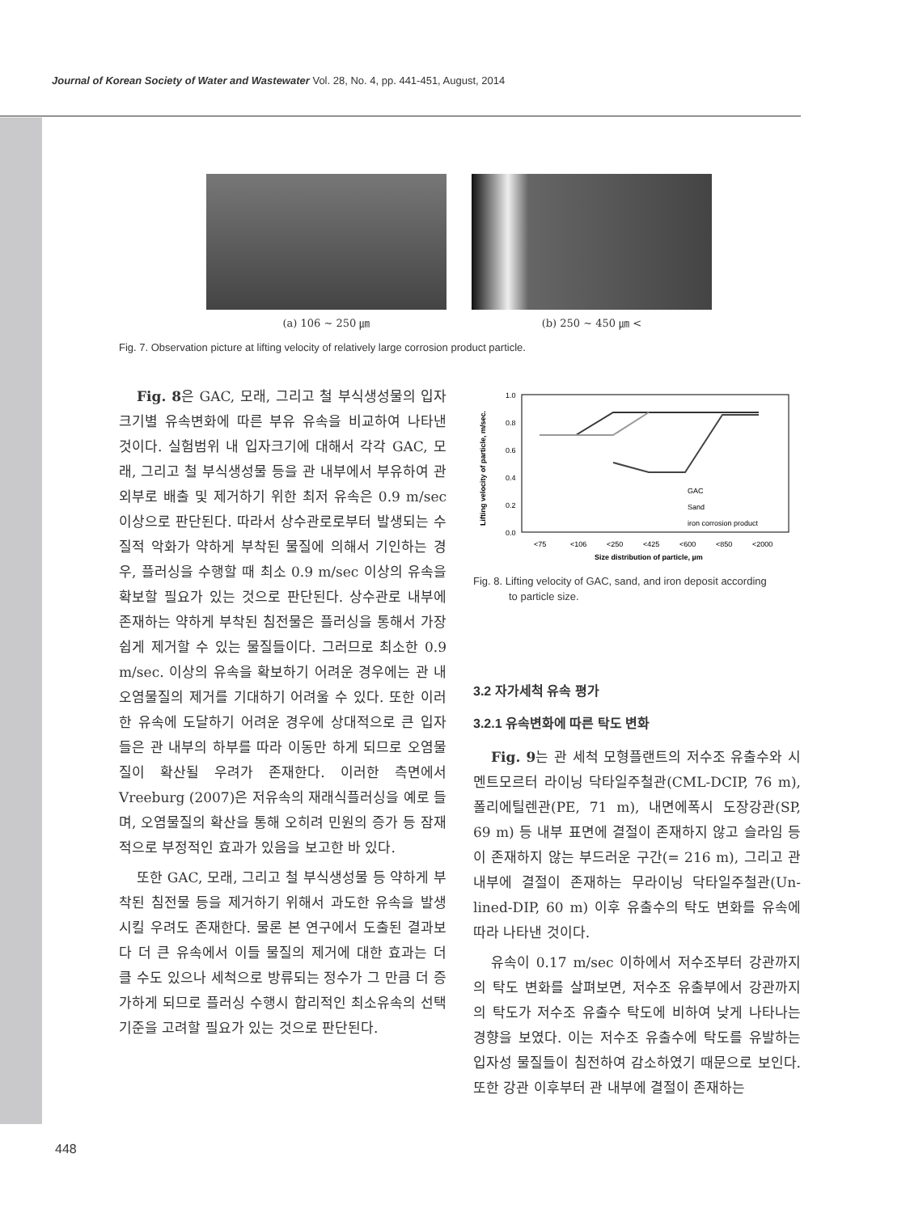Journal of Korean Society of Water and Wastewater Vol. 28, No. 4, pp. 441-451, August, 2014
(a) 106 ~ 250 ㎛ (b) 250 ~ 450 ㎛ <
Fig. 7. Observation picture at lifting velocity of relatively large corrosion product particle.
Fig. 8은 GAC, 모래, 그리고 철 부식생성물의 입자크기별 유속변화에 따른 부유 유속을 비교하여 나타낸 것이다. 실험범위 내 입자크기에 대해서 각각 GAC, 모래, 그리고 철 부식생성물 등을 관 내부에서 부유하여 관 외부로 배출 및 제거하기 위한 최저 유속은 0.9 m/sec 이상으로 판단된다. 따라서 상수관로로부터 발생되는 수질적 악화가 약하게 부착된 물질에 의해서 기인하는 경우, 플러싱을 수행할 때 최소 0.9 m/sec 이상의 유속을 확보할 필요가 있는 것으로 판단된다. 상수관로 내부에 존재하는 약하게 부착된 침전물은 플러싱을 통해서 가장 쉽게 제거할 수 있는 물질들이다. 그러므로 최소한 0.9 m/sec. 이상의 유속을 확보하기 어려운 경우에는 관 내 오염물질의 제거를 기대하기 어려울 수 있다. 또한 이러한 유속에 도달하기 어려운 경우에 상대적으로 큰 입자들은 관 내부의 하부를 따라 이동만 하게 되므로 오염물질이 확산될 우려가 존재한다. 이러한 측면에서 Vreeburg (2007)은 저유속의 재래식플러싱을 예로 들며, 오염물질의 확산을 통해 오히려 민원의 증가 등 잠재적으로 부정적인 효과가 있음을 보고한 바 있다.
또한 GAC, 모래, 그리고 철 부식생성물 등 약하게 부착된 침전물 등을 제거하기 위해서 과도한 유속을 발생시킬 우려도 존재한다. 물론 본 연구에서 도출된 결과보다 더 큰 유속에서 이들 물질의 제거에 대한 효과는 더 클 수도 있으나 세척으로 방류되는 정수가 그 만큼 더 증가하게 되므로 플러싱 수행시 합리적인 최소유속의 선택기준을 고려할 필요가 있는 것으로 판단된다.
1.0
0.8
0.6
0.4
0.2
0.0
<75
<106
<250
<425
<600
<850
<2000
Size distribution of particle, µm
Lifting velocity of particle, m/sec.
GAC
Sand
iron corrosion product
Fig. 8. Lifting velocity of GAC, sand, and iron deposit according
to particle size.
3.2 자가세척 유속 평가
3.2.1 유속변화에 따른 탁도 변화
Fig. 9는 관 세척 모형플랜트의 저수조 유출수와 시멘트모르터 라이닝 닥타일주철관(CML-DCIP, 76 m), 폴리에틸렌관(PE, 71 m), 내면에폭시 도장강관(SP, 69 m) 등 내부 표면에 결절이 존재하지 않고 슬라임 등이 존재하지 않는 부드러운 구간(= 216 m), 그리고 관 내부에 결절이 존재하는 무라이닝 닥타일주철관(Un-lined-DIP, 60 m) 이후 유출수의 탁도 변화를 유속에 따라 나타낸 것이다.
유속이 0.17 m/sec 이하에서 저수조부터 강관까지의 탁도 변화를 살펴보면, 저수조 유출부에서 강관까지의 탁도가 저수조 유출수 탁도에 비하여 낮게 나타나는 경향을 보였다. 이는 저수조 유출수에 탁도를 유발하는 입자성 물질들이 침전하여 감소하였기 때문으로 보인다. 또한 강관 이후부터 관 내부에 결절이 존재하는
448